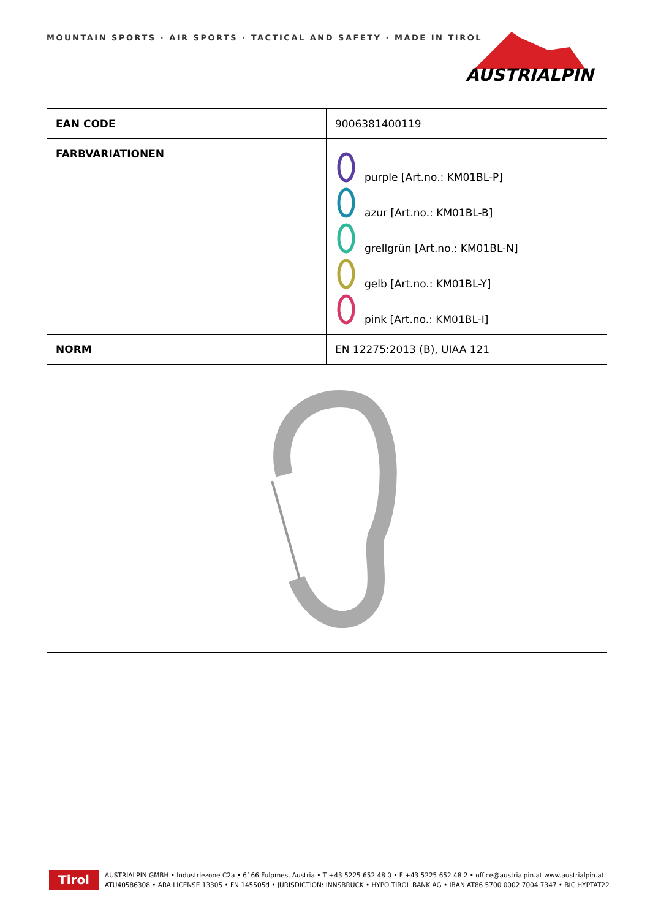MOUNTAIN SPORTS · AIR SPORTS · TACTICAL AND SAFETY · MADE IN TIROL
AUSTRIALPIN
| EAN CODE | 9006381400119 |
| FARBVARIATIONEN | purple [Art.no.: KM01BL-P] azur [Art.no.: KM01BL-B] grellgrün [Art.no.: KM01BL-N] gelb [Art.no.: KM01BL-Y] pink [Art.no.: KM01BL-I] |
| NORM | EN 12275:2013 (B), UIAA 121 |
Tirol
AUSTRIALPIN GMBH • Industriezone C2a • 6166 Fulpmes, Austria • T +43 5225 652 48 0 • F +43 5225 652 48 2 • office@austrialpin.at www.austrialpin.at
ATU40586308 • ARA LICENSE 13305 • FN 145505d • JURISDICTION: INNSBRUCK • HYPO TIROL BANK AG • IBAN AT86 5700 0002 7004 7347 • BIC HYPTAT22